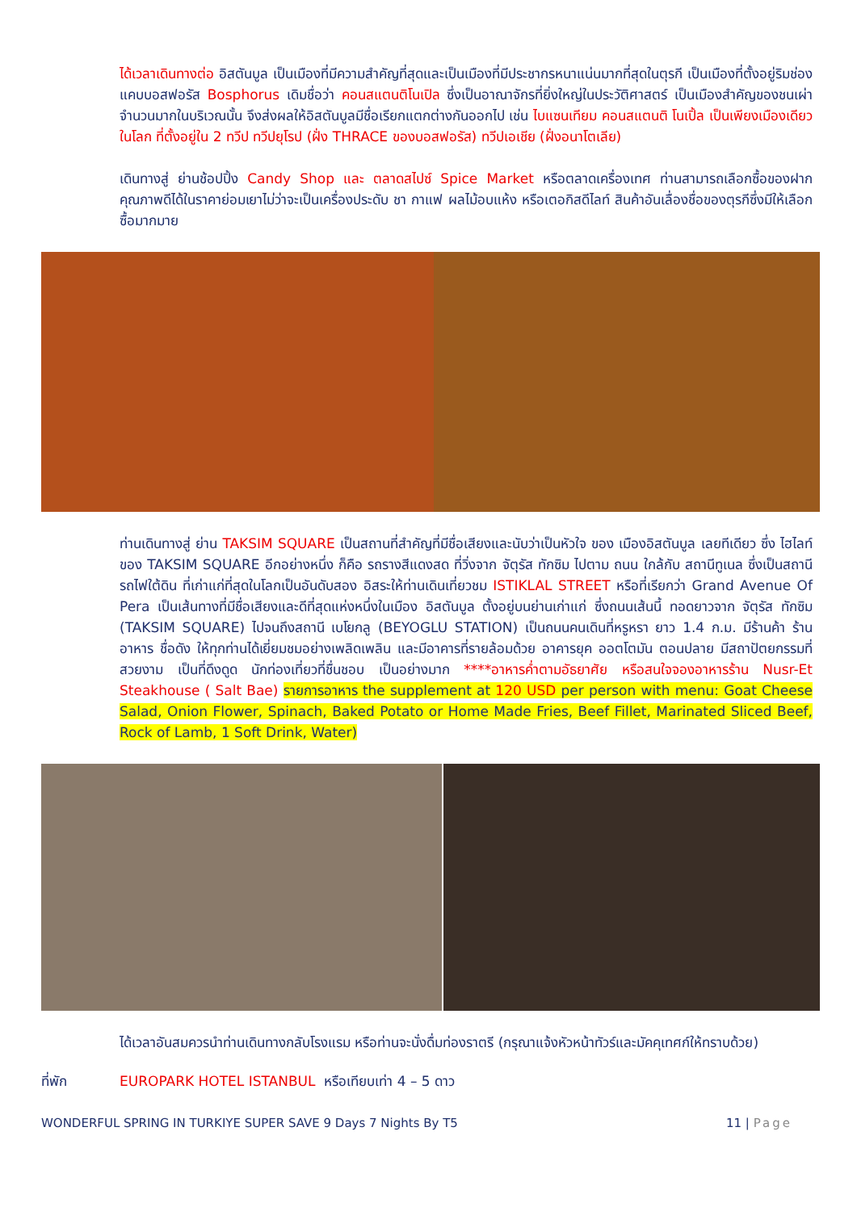ได้เวลาเดินทางต่อ อิสตันบูล เป็นเมืองที่มีความสำคัญที่สุดและเป็นเมืองที่มีประชากรหนาแน่นมากที่สุดในตุรกี เป็นเมืองที่ตั้งอยู่ริมช่องแคบบอสฟอรัส Bosphorus เดิมชื่อว่า คอนสแตนติโนเปิล ซึ่งเป็นอาณาจักรที่ยิ่งใหญ่ในประวัติศาสตร์ เป็นเมืองสำคัญของชนเผ่าจำนวนมากในบริเวณนั้น จึงส่งผลให้อิสตันบูลมีชื่อเรียกแตกต่างกันออกไป เช่น ไบแซนเทียม คอนสแตนติ โนเปิ้ล เป็นเพียงเมืองเดียวในโลก ที่ตั้งอยู่ใน 2 ทวีป ทวีปยุโรป (ฝั่ง THRACE ของบอสฟอรัส) ทวีปเอเชีย (ฝั่งอนาโตเลีย)
เดินทางสู่ ย่านช้อปปิ้ง Candy Shop และ ตลาดสไปซ์ Spice Market หรือตลาดเครื่องเทศ ท่านสามารถเลือกซื้อของฝากคุณภาพดีได้ในราคาย่อมเยาไม่ว่าจะเป็นเครื่องประดับ ชา กาแฟ ผลไม้อบแห้ง หรือเตอกิสดีไลท์ สินค้าอันเลื่องชื่อของตุรกีซึ่งมีให้เลือกซื้อมากมาย
ท่านเดินทางสู่ ย่าน TAKSIM SQUARE เป็นสถานที่สำคัญที่มีชื่อเสียงและนับว่าเป็นหัวใจ ของ เมืองอิสตันบูล เลยทีเดียว ซึ่ง ไฮไลท์ของ TAKSIM SQUARE อีกอย่างหนึ่ง ก็คือ รถรางสีแดงสด ที่วิ่งจาก จัตุรัส ทักซิม ไปตาม ถนน ใกล้กับ สถานีทูเนล ซึ่งเป็นสถานีรถไฟใต้ดิน ที่เก่าแก่ที่สุดในโลกเป็นอันดับสอง อิสระให้ท่านเดินเที่ยวชม ISTIKLAL STREET หรือที่เรียกว่า Grand Avenue Of Pera เป็นเส้นทางที่มีชื่อเสียงและดีที่สุดแห่งหนึ่งในเมือง อิสตันบูล ตั้งอยู่บนย่านเก่าแก่ ซึ่งถนนเส้นนี้ ทอดยาวจาก จัตุรัส ทักซิม (TAKSIM SQUARE) ไปจนถึงสถานี เบโยกลู (BEYOGLU STATION) เป็นถนนคนเดินที่หรูหรา ยาว 1.4 ก.ม. มีร้านค้า ร้านอาหาร ชื่อดัง ให้ทุกท่านได้เยี่ยมชมอย่างเพลิดเพลิน และมีอาคารที่รายล้อมด้วย อาคารยุค ออตโตมัน ตอนปลาย มีสถาปัตยกรรมที่สวยงาม เป็นที่ดึงดูด นักท่องเที่ยวที่ชื่นชอบ เป็นอย่างมาก ****อาหารค่ำตามอัธยาศัย หรือสนใจจองอาหารร้าน Nusr-Et Steakhouse ( Salt Bae) รายการอาหาร the supplement at 120 USD per person with menu: Goat Cheese Salad, Onion Flower, Spinach, Baked Potato or Home Made Fries, Beef Fillet, Marinated Sliced Beef, Rock of Lamb, 1 Soft Drink, Water)
ได้เวลาอันสมควรนำท่านเดินทางกลับโรงแรม หรือท่านจะนั่งดื่มท่องราตรี (กรุณาแจ้งหัวหน้าทัวร์และมัคคุเทศก์ให้ทราบด้วย)
ที่พัก EUROPARK HOTEL ISTANBUL หรือเทียบเท่า 4 – 5 ดาว
WONDERFUL SPRING IN TURKIYE SUPER SAVE 9 Days 7 Nights By T5 11 | Page